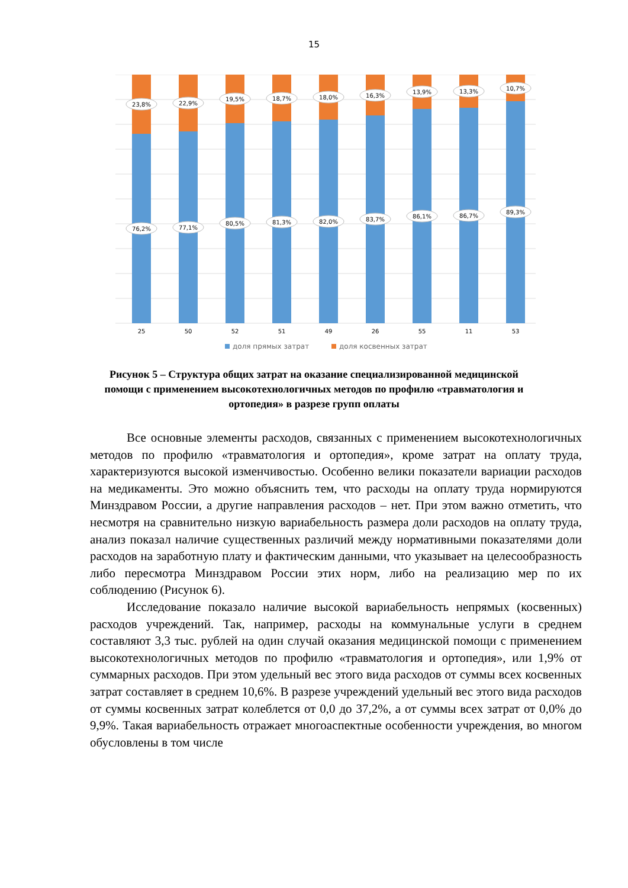15
23,8%
76,2%
25
22,9%
77,1%
50
19,5%
80,5%
52
18,7%
81,3%
51
18,0%
82,0%
49
16,3%
83,7%
26
13,9%
86,1%
55
13,3%
86,7%
11
10,7%
89,3%
53
доля прямых затрат
доля косвенных затрат
Рисунок 5 – Структура общих затрат на оказание специализированной медицинской помощи с применением высокотехнологичных методов по профилю «травматология и ортопедия» в разрезе групп оплаты
Все основные элементы расходов, связанных с применением высокотехнологичных методов по профилю «травматология и ортопедия», кроме затрат на оплату труда, характеризуются высокой изменчивостью. Особенно велики показатели вариации расходов на медикаменты. Это можно объяснить тем, что расходы на оплату труда нормируются Минздравом России, а другие направления расходов – нет. При этом важно отметить, что несмотря на сравнительно низкую вариабельность размера доли расходов на оплату труда, анализ показал наличие существенных различий между нормативными показателями доли расходов на заработную плату и фактическим данными, что указывает на целесообразность либо пересмотра Минздравом России этих норм, либо на реализацию мер по их соблюдению (Рисунок 6).
Исследование показало наличие высокой вариабельность непрямых (косвенных) расходов учреждений. Так, например, расходы на коммунальные услуги в среднем составляют 3,3 тыс. рублей на один случай оказания медицинской помощи с применением высокотехнологичных методов по профилю «травматология и ортопедия», или 1,9% от суммарных расходов. При этом удельный вес этого вида расходов от суммы всех косвенных затрат составляет в среднем 10,6%. В разрезе учреждений удельный вес этого вида расходов от суммы косвенных затрат колеблется от 0,0 до 37,2%, а от суммы всех затрат от 0,0% до 9,9%. Такая вариабельность отражает многоаспектные особенности учреждения, во многом обусловлены в том числе